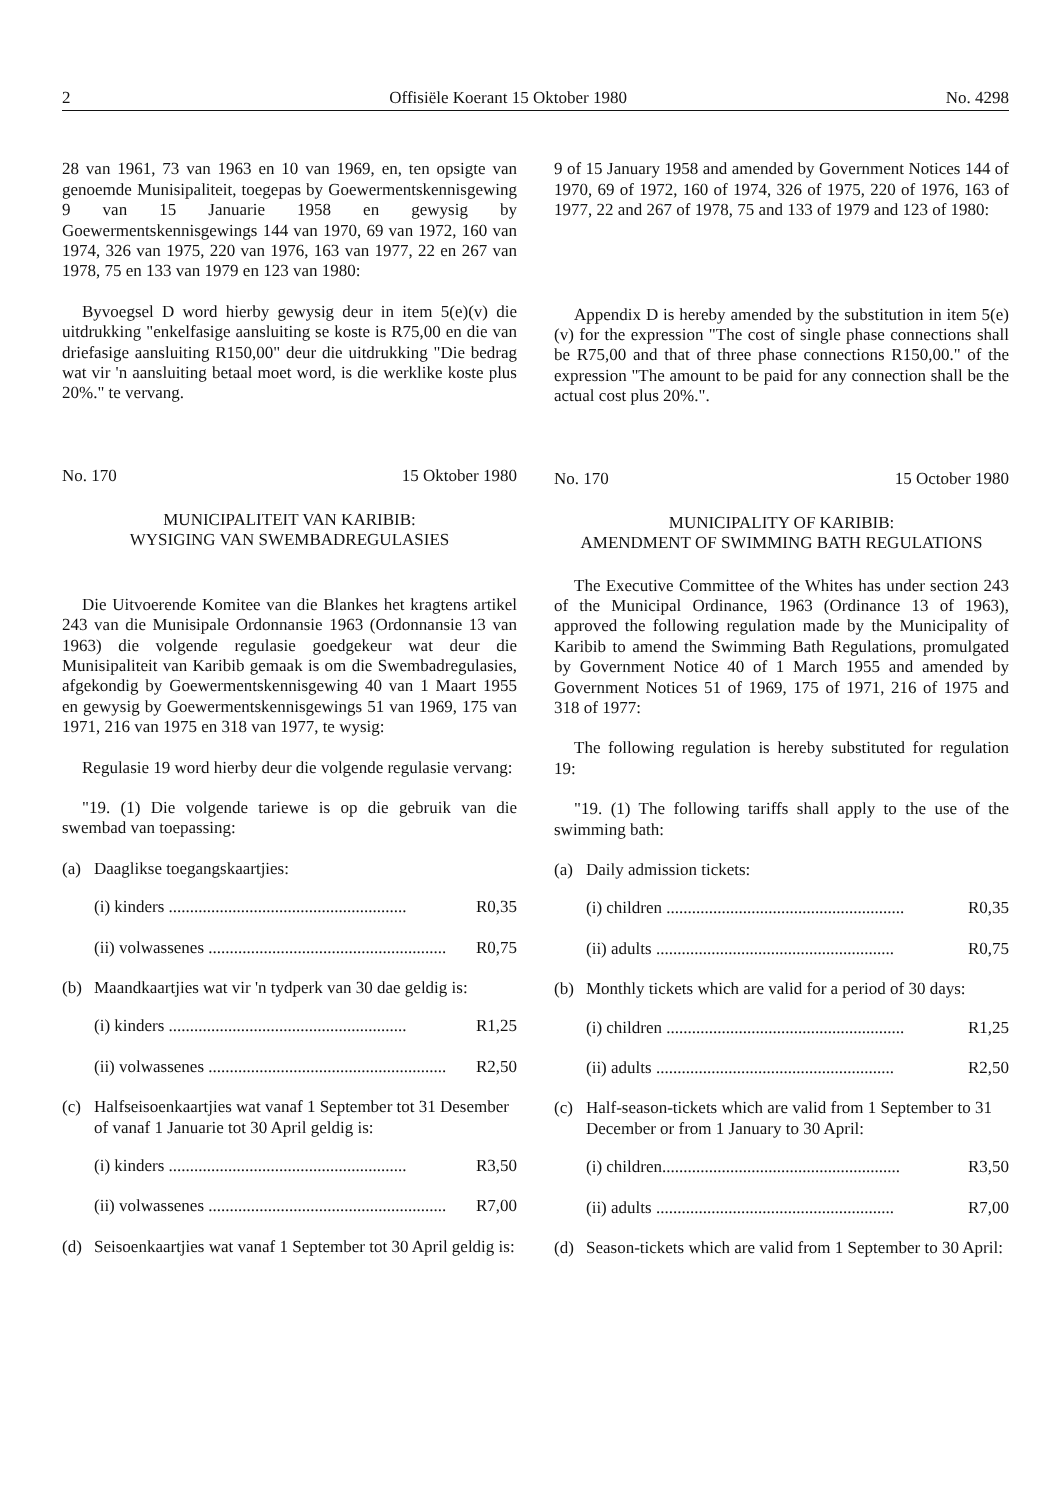2 Offisiële Koerant 15 Oktober 1980 No. 4298
28 van 1961, 73 van 1963 en 10 van 1969, en, ten opsigte van genoemde Munisipaliteit, toegepas by Goewermentskennisgewing 9 van 15 Januarie 1958 en gewysig by Goewermentskennisgewings 144 van 1970, 69 van 1972, 160 van 1974, 326 van 1975, 220 van 1976, 163 van 1977, 22 en 267 van 1978, 75 en 133 van 1979 en 123 van 1980:
Byvoegsel D word hierby gewysig deur in item 5(e)(v) die uitdrukking "enkelfasige aansluiting se koste is R75,00 en die van driefasige aansluiting R150,00" deur die uitdrukking "Die bedrag wat vir 'n aansluiting betaal moet word, is die werklike koste plus 20%." te vervang.
No. 170 15 Oktober 1980
MUNICIPALITEIT VAN KARIBIB:
WYSIGING VAN SWEMBADREGULASIES
Die Uitvoerende Komitee van die Blankes het kragtens artikel 243 van die Munisipale Ordonnansie 1963 (Ordonnansie 13 van 1963) die volgende regulasie goedgekeur wat deur die Munisipaliteit van Karibib gemaak is om die Swembadregulasies, afgekondig by Goewermentskennisgewing 40 van 1 Maart 1955 en gewysig by Goewermentskennisgewings 51 van 1969, 175 van 1971, 216 van 1975 en 318 van 1977, te wysig:
Regulasie 19 word hierby deur die volgende regulasie vervang:
"19. (1) Die volgende tariewe is op die gebruik van die swembad van toepassing:
(a) Daaglikse toegangskaartjies:
(i) kinders ........................................................ R0,35
(ii) volwassenes ........................................................ R0,75
(b) Maandkaartjies wat vir 'n tydperk van 30 dae geldig is:
(i) kinders ........................................................ R1,25
(ii) volwassenes ........................................................ R2,50
(c) Halfseisoenkaartjies wat vanaf 1 September tot 31 Desember of vanaf 1 Januarie tot 30 April geldig is:
(i) kinders ........................................................ R3,50
(ii) volwassenes ........................................................ R7,00
(d) Seisoenkaartjies wat vanaf 1 September tot 30 April geldig is:
9 of 15 January 1958 and amended by Government Notices 144 of 1970, 69 of 1972, 160 of 1974, 326 of 1975, 220 of 1976, 163 of 1977, 22 and 267 of 1978, 75 and 133 of 1979 and 123 of 1980:
Appendix D is hereby amended by the substitution in item 5(e)(v) for the expression "The cost of single phase connections shall be R75,00 and that of three phase connections R150,00." of the expression "The amount to be paid for any connection shall be the actual cost plus 20%.".
No. 170 15 October 1980
MUNICIPALITY OF KARIBIB:
AMENDMENT OF SWIMMING BATH REGULATIONS
The Executive Committee of the Whites has under section 243 of the Municipal Ordinance, 1963 (Ordinance 13 of 1963), approved the following regulation made by the Municipality of Karibib to amend the Swimming Bath Regulations, promulgated by Government Notice 40 of 1 March 1955 and amended by Government Notices 51 of 1969, 175 of 1971, 216 of 1975 and 318 of 1977:
The following regulation is hereby substituted for regulation 19:
"19. (1) The following tariffs shall apply to the use of the swimming bath:
(a) Daily admission tickets:
(i) children ........................................................ R0,35
(ii) adults ........................................................ R0,75
(b) Monthly tickets which are valid for a period of 30 days:
(i) children ........................................................ R1,25
(ii) adults ........................................................ R2,50
(c) Half-season-tickets which are valid from 1 September to 31 December or from 1 January to 30 April:
(i) children........................................................ R3,50
(ii) adults ........................................................ R7,00
(d) Season-tickets which are valid from 1 September to 30 April: